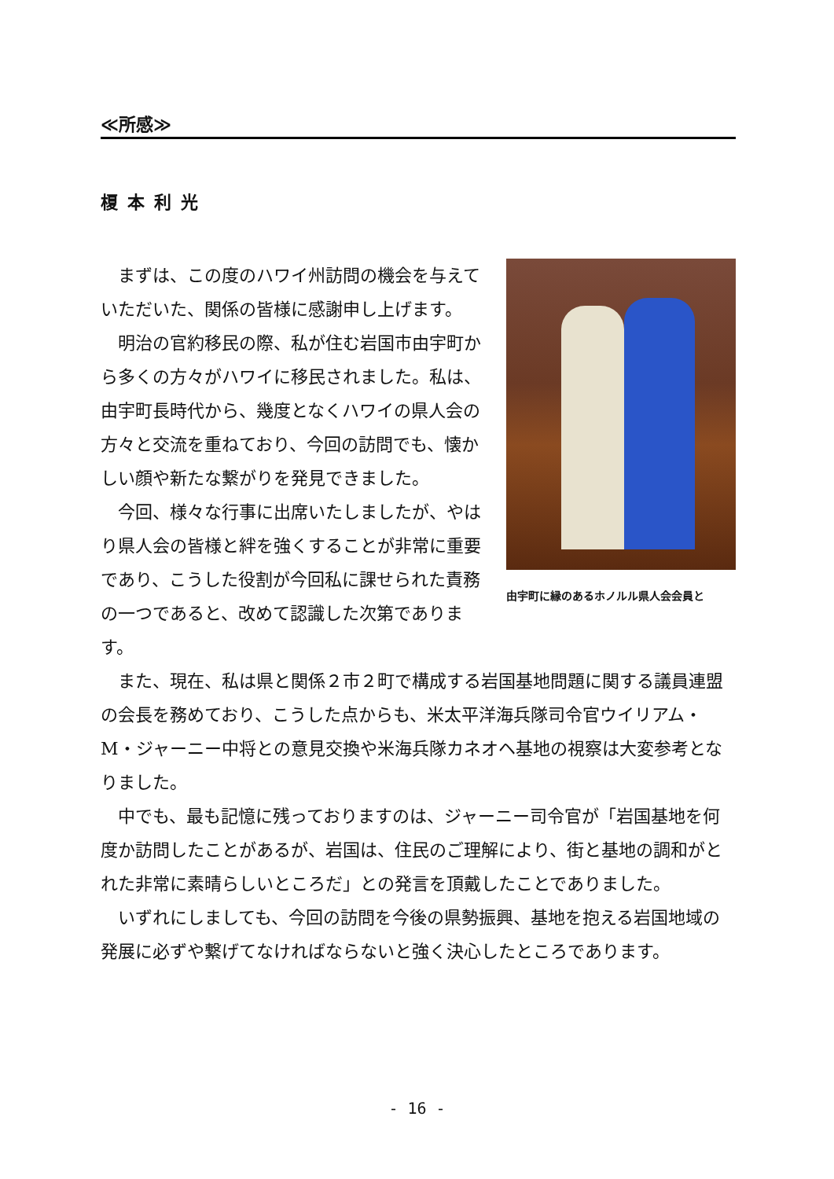≪所感≫
榎本利光
由宇町に縁のあるホノルル県人会会員と
まずは、この度のハワイ州訪問の機会を与えていただいた、関係の皆様に感謝申し上げます。
明治の官約移民の際、私が住む岩国市由宇町から多くの方々がハワイに移民されました。私は、由宇町長時代から、幾度となくハワイの県人会の方々と交流を重ねており、今回の訪問でも、懐かしい顔や新たな繋がりを発見できました。
今回、様々な行事に出席いたしましたが、やはり県人会の皆様と絆を強くすることが非常に重要であり、こうした役割が今回私に課せられた責務の一つであると、改めて認識した次第であります。
また、現在、私は県と関係２市２町で構成する岩国基地問題に関する議員連盟の会長を務めており、こうした点からも、米太平洋海兵隊司令官ウイリアム・M・ジャーニー中将との意見交換や米海兵隊カネオヘ基地の視察は大変参考となりました。
中でも、最も記憶に残っておりますのは、ジャーニー司令官が「岩国基地を何度か訪問したことがあるが、岩国は、住民のご理解により、街と基地の調和がとれた非常に素晴らしいところだ」との発言を頂戴したことでありました。
いずれにしましても、今回の訪問を今後の県勢振興、基地を抱える岩国地域の発展に必ずや繋げてなければならないと強く決心したところであります。
- 16 -